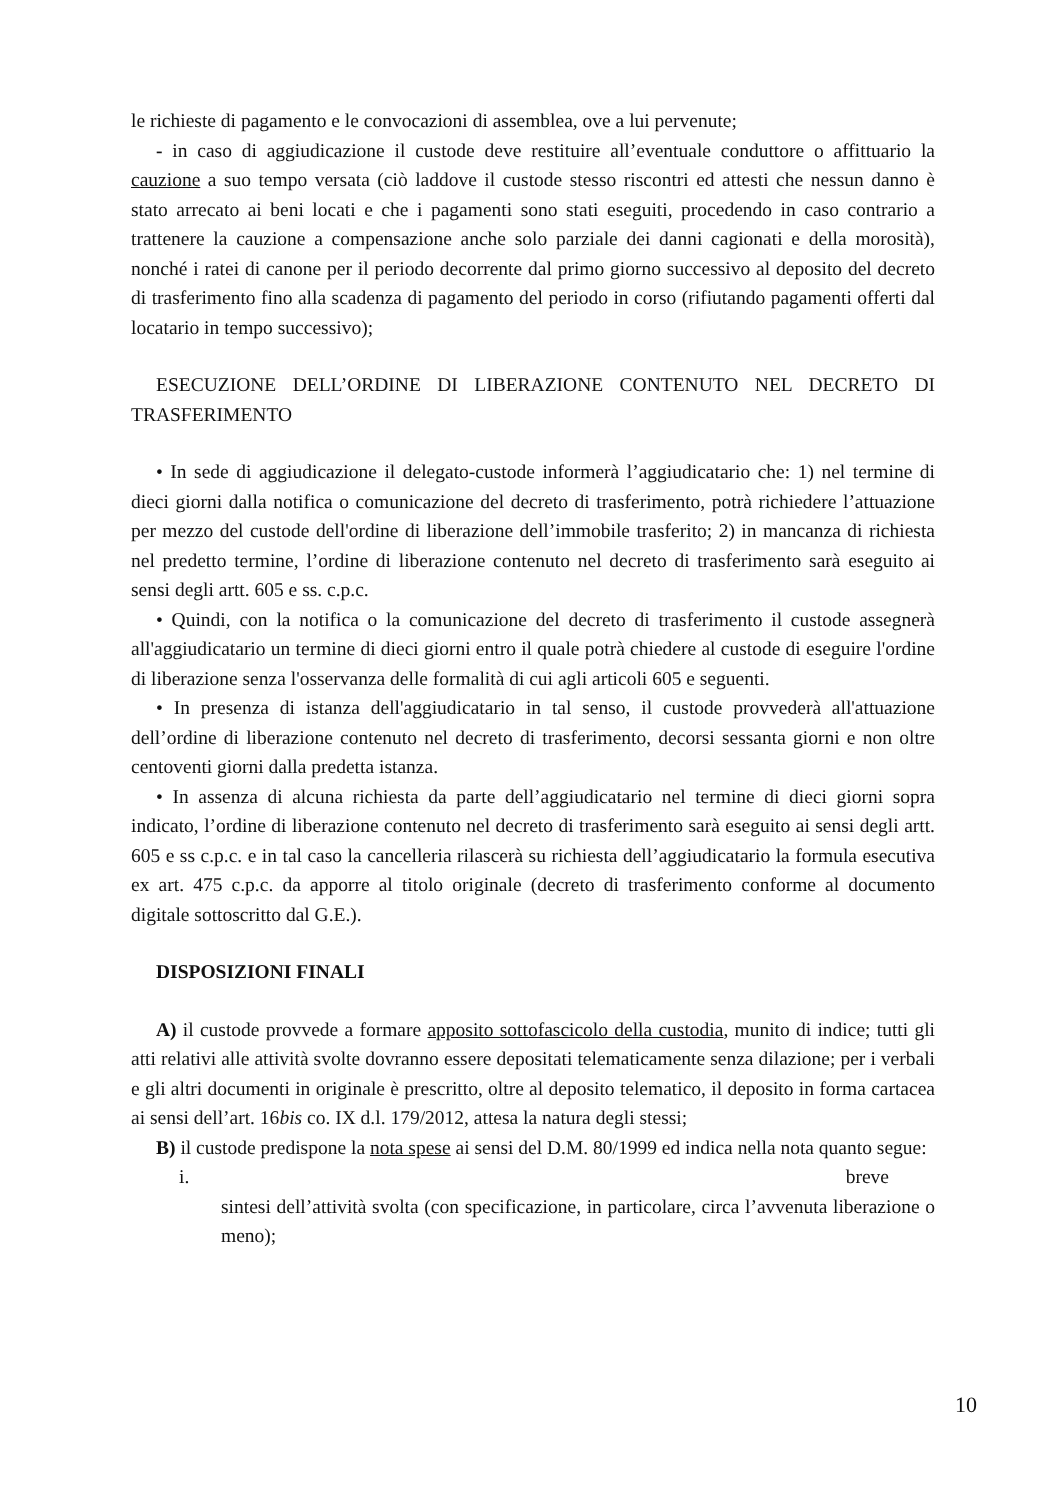le richieste di pagamento e le convocazioni di assemblea, ove a lui pervenute;
- in caso di aggiudicazione il custode deve restituire all’eventuale conduttore o affittuario la cauzione a suo tempo versata (ciò laddove il custode stesso riscontri ed attesti che nessun danno è stato arrecato ai beni locati e che i pagamenti sono stati eseguiti, procedendo in caso contrario a trattenere la cauzione a compensazione anche solo parziale dei danni cagionati e della morosità), nonché i ratei di canone per il periodo decorrente dal primo giorno successivo al deposito del decreto di trasferimento fino alla scadenza di pagamento del periodo in corso (rifiutando pagamenti offerti dal locatario in tempo successivo);
ESECUZIONE DELL’ORDINE DI LIBERAZIONE CONTENUTO NEL DECRETO DI TRASFERIMENTO
• In sede di aggiudicazione il delegato-custode informerà l’aggiudicatario che: 1) nel termine di dieci giorni dalla notifica o comunicazione del decreto di trasferimento, potrà richiedere l’attuazione per mezzo del custode dell'ordine di liberazione dell’immobile trasferito; 2) in mancanza di richiesta nel predetto termine, l’ordine di liberazione contenuto nel decreto di trasferimento sarà eseguito ai sensi degli artt. 605 e ss. c.p.c.
• Quindi, con la notifica o la comunicazione del decreto di trasferimento il custode assegnerà all'aggiudicatario un termine di dieci giorni entro il quale potrà chiedere al custode di eseguire l'ordine di liberazione senza l'osservanza delle formalità di cui agli articoli 605 e seguenti.
• In presenza di istanza dell'aggiudicatario in tal senso, il custode provvederà all'attuazione dell’ordine di liberazione contenuto nel decreto di trasferimento, decorsi sessanta giorni e non oltre centoventi giorni dalla predetta istanza.
• In assenza di alcuna richiesta da parte dell’aggiudicatario nel termine di dieci giorni sopra indicato, l’ordine di liberazione contenuto nel decreto di trasferimento sarà eseguito ai sensi degli artt. 605 e ss c.p.c. e in tal caso la cancelleria rilascerà su richiesta dell’aggiudicatario la formula esecutiva ex art. 475 c.p.c. da apporre al titolo originale (decreto di trasferimento conforme al documento digitale sottoscritto dal G.E.).
DISPOSIZIONI FINALI
A) il custode provvede a formare apposito sottofascicolo della custodia, munito di indice; tutti gli atti relativi alle attività svolte dovranno essere depositati telematicamente senza dilazione; per i verbali e gli altri documenti in originale è prescritto, oltre al deposito telematico, il deposito in forma cartacea ai sensi dell’art. 16bis co. IX d.l. 179/2012, attesa la natura degli stessi;
B) il custode predispone la nota spese ai sensi del D.M. 80/1999 ed indica nella nota quanto segue:
i. breve
sintesi dell’attività svolta (con specificazione, in particolare, circa l’avvenuta liberazione o meno);
10